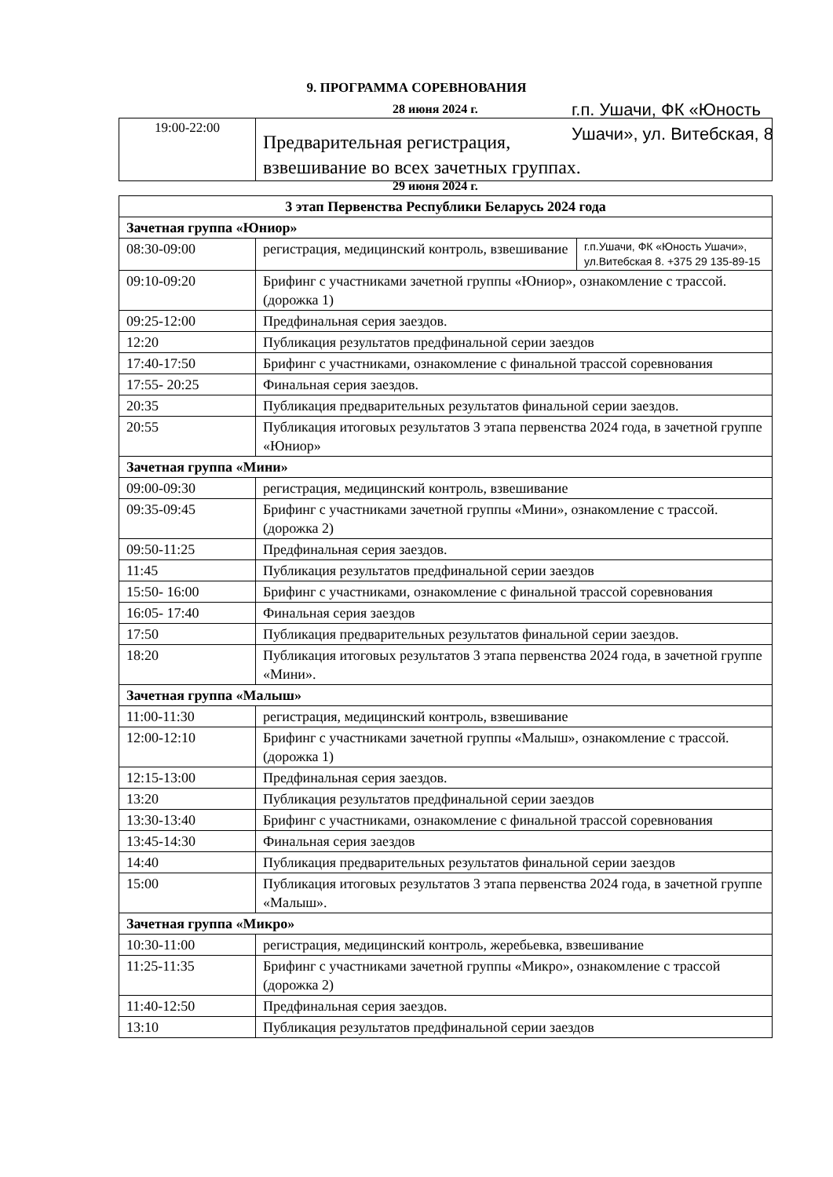9. ПРОГРАММА СОРЕВНОВАНИЯ
28 июня 2024 г.
г.п. Ушачи, ФК «Юность Ушачи», ул. Витебская, 8
| 19:00-22:00 | Предварительная регистрация, взвешивание во всех зачетных группах. |
29 июня 2024 г.
| 3 этап Первенства Республики Беларусь 2024 года | | |
| --- | --- | --- |
| Зачетная группа «Юниор» | | |
| 08:30-09:00 | регистрация, медицинский контроль, взвешивание | г.п.Ушачи, ФК «Юность Ушачи», ул.Витебская 8. +375 29 135-89-15 |
| 09:10-09:20 | Брифинг с участниками зачетной группы «Юниор», ознакомление с трассой. (дорожка 1) | |
| 09:25-12:00 | Предфинальная серия заездов. | |
| 12:20 | Публикация результатов предфинальной серии заездов | |
| 17:40-17:50 | Брифинг с участниками, ознакомление с финальной трассой соревнования | |
| 17:55- 20:25 | Финальная серия заездов. | |
| 20:35 | Публикация предварительных результатов финальной серии заездов. | |
| 20:55 | Публикация итоговых результатов 3 этапа первенства 2024 года, в зачетной группе «Юниор» | |
| Зачетная группа «Мини» | | |
| 09:00-09:30 | регистрация, медицинский контроль, взвешивание | |
| 09:35-09:45 | Брифинг с участниками зачетной группы «Мини», ознакомление с трассой. (дорожка 2) | |
| 09:50-11:25 | Предфинальная серия заездов. | |
| 11:45 | Публикация результатов предфинальной серии заездов | |
| 15:50- 16:00 | Брифинг с участниками, ознакомление с финальной трассой соревнования | |
| 16:05- 17:40 | Финальная серия заездов | |
| 17:50 | Публикация предварительных результатов финальной серии заездов. | |
| 18:20 | Публикация итоговых результатов 3 этапа первенства 2024 года, в зачетной группе «Мини». | |
| Зачетная группа «Малыш» | | |
| 11:00-11:30 | регистрация, медицинский контроль, взвешивание | |
| 12:00-12:10 | Брифинг с участниками зачетной группы «Малыш», ознакомление с трассой. (дорожка 1) | |
| 12:15-13:00 | Предфинальная серия заездов. | |
| 13:20 | Публикация результатов предфинальной серии заездов | |
| 13:30-13:40 | Брифинг с участниками, ознакомление с финальной трассой соревнования | |
| 13:45-14:30 | Финальная серия заездов | |
| 14:40 | Публикация предварительных результатов финальной серии заездов | |
| 15:00 | Публикация итоговых результатов 3 этапа первенства 2024 года, в зачетной группе «Малыш». | |
| Зачетная группа «Микро» | | |
| 10:30-11:00 | регистрация, медицинский контроль, жеребьевка, взвешивание | |
| 11:25-11:35 | Брифинг с участниками зачетной группы «Микро», ознакомление с трассой (дорожка 2) | |
| 11:40-12:50 | Предфинальная серия заездов. | |
| 13:10 | Публикация результатов предфинальной серии заездов | |